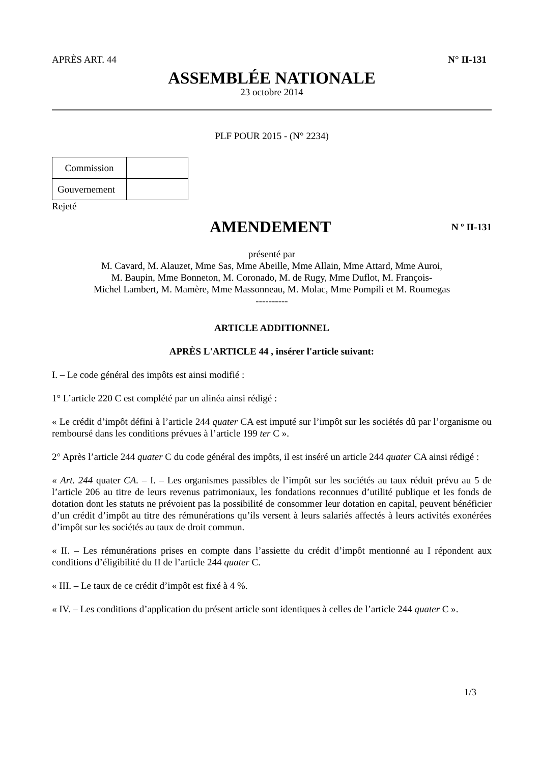APRÈS ART. 44 N° II-131
ASSEMBLÉE NATIONALE
23 octobre 2014
PLF POUR 2015 - (N° 2234)
| Commission | |
| Gouvernement | |
Rejeté
AMENDEMENT
N º II-131
présenté par
M. Cavard, M. Alauzet, Mme Sas, Mme Abeille, Mme Allain, Mme Attard, Mme Auroi,
M. Baupin, Mme Bonneton, M. Coronado, M. de Rugy, Mme Duflot, M. François-
Michel Lambert, M. Mamère, Mme Massonneau, M. Molac, Mme Pompili et M. Roumegas
----------
ARTICLE ADDITIONNEL
APRÈS L'ARTICLE 44 , insérer l'article suivant:
I. – Le code général des impôts est ainsi modifié :
1° L’article 220 C est complété par un alinéa ainsi rédigé :
« Le crédit d’impôt défini à l’article 244 quater CA est imputé sur l’impôt sur les sociétés dû par l’organisme ou remboursé dans les conditions prévues à l’article 199 ter C ».
2° Après l’article 244 quater C du code général des impôts, il est inséré un article 244 quater CA ainsi rédigé :
« Art. 244 quater CA. – I. – Les organismes passibles de l’impôt sur les sociétés au taux réduit prévu au 5 de l’article 206 au titre de leurs revenus patrimoniaux, les fondations reconnues d’utilité publique et les fonds de dotation dont les statuts ne prévoient pas la possibilité de consommer leur dotation en capital, peuvent bénéficier d’un crédit d’impôt au titre des rémunérations qu’ils versent à leurs salariés affectés à leurs activités exonérées d’impôt sur les sociétés au taux de droit commun.
« II. – Les rémunérations prises en compte dans l’assiette du crédit d’impôt mentionné au I répondent aux conditions d’éligibilité du II de l’article 244 quater C.
« III. – Le taux de ce crédit d’impôt est fixé à 4 %.
« IV. – Les conditions d’application du présent article sont identiques à celles de l’article 244 quater C ».
1/3